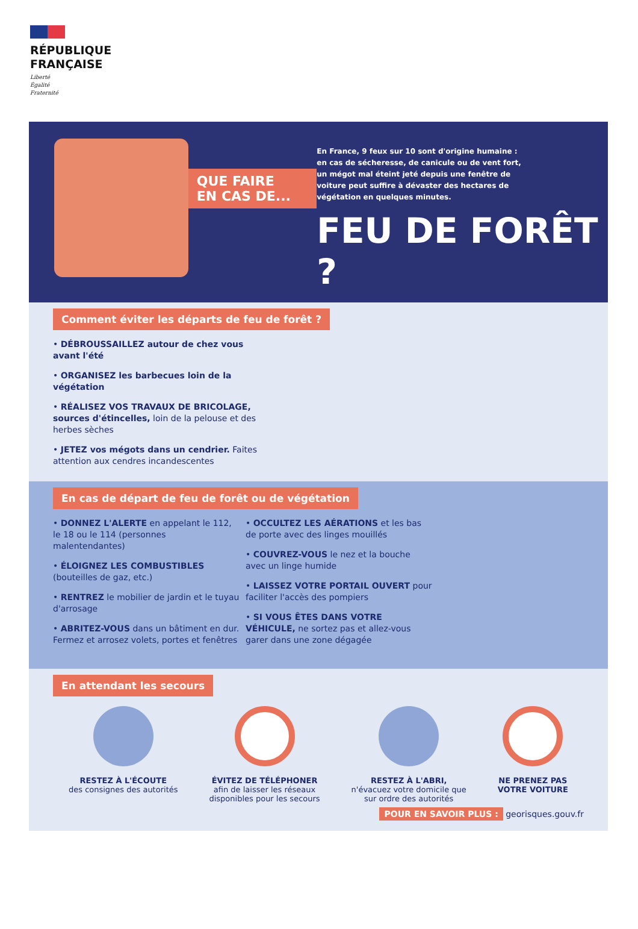RÉPUBLIQUE
FRANÇAISE
Liberté
Égalité
Fraternité
QUE FAIRE
EN CAS DE...
En France, 9 feux sur 10 sont d'origine humaine : en cas de sécheresse, de canicule ou de vent fort, un mégot mal éteint jeté depuis une fenêtre de voiture peut suffire à dévaster des hectares de végétation en quelques minutes.
FEU DE FORÊT ?
Comment éviter les départs de feu de forêt ?
• DÉBROUSSAILLEZ autour de chez vous avant l'été
• ORGANISEZ les barbecues loin de la végétation
• RÉALISEZ VOS TRAVAUX DE BRICOLAGE, sources d'étincelles, loin de la pelouse et des herbes sèches
• JETEZ vos mégots dans un cendrier. Faites attention aux cendres incandescentes
En cas de départ de feu de forêt ou de végétation
• DONNEZ L'ALERTE en appelant le 112, le 18 ou le 114 (personnes malentendantes)
• ÉLOIGNEZ LES COMBUSTIBLES (bouteilles de gaz, etc.)
• RENTREZ le mobilier de jardin et le tuyau d'arrosage
• ABRITEZ-VOUS dans un bâtiment en dur. Fermez et arrosez volets, portes et fenêtres
• OCCULTEZ LES AÉRATIONS et les bas de porte avec des linges mouillés
• COUVREZ-VOUS le nez et la bouche avec un linge humide
• LAISSEZ VOTRE PORTAIL OUVERT pour faciliter l'accès des pompiers
• SI VOUS ÊTES DANS VOTRE VÉHICULE, ne sortez pas et allez-vous garer dans une zone dégagée
En attendant les secours
RESTEZ À L'ÉCOUTE
des consignes des autorités
ÉVITEZ DE TÉLÉPHONER
afin de laisser les réseaux
disponibles pour les secours
RESTEZ À L'ABRI,
n'évacuez votre domicile que
sur ordre des autorités
NE PRENEZ PAS
VOTRE VOITURE
POUR EN SAVOIR PLUS : georisques.gouv.fr